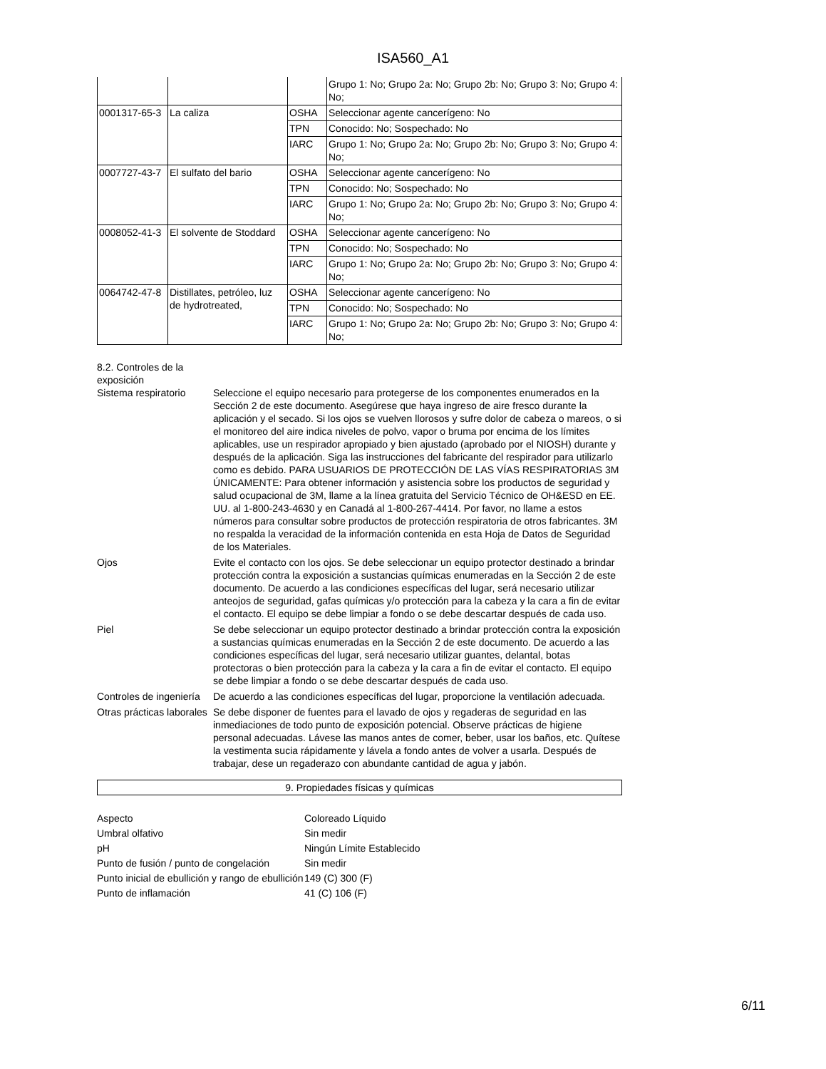ISA560_A1
| | | | Grupo 1: No; Grupo 2a: No; Grupo 2b: No; Grupo 3: No; Grupo 4: No; |
| 0001317-65-3 | La caliza | OSHA | Seleccionar agente cancerígeno: No |
| | | TPN | Conocido: No; Sospechado: No |
| | | IARC | Grupo 1: No; Grupo 2a: No; Grupo 2b: No; Grupo 3: No; Grupo 4: No; |
| 0007727-43-7 | El sulfato del bario | OSHA | Seleccionar agente cancerígeno: No |
| | | TPN | Conocido: No; Sospechado: No |
| | | IARC | Grupo 1: No; Grupo 2a: No; Grupo 2b: No; Grupo 3: No; Grupo 4: No; |
| 0008052-41-3 | El solvente de Stoddard | OSHA | Seleccionar agente cancerígeno: No |
| | | TPN | Conocido: No; Sospechado: No |
| | | IARC | Grupo 1: No; Grupo 2a: No; Grupo 2b: No; Grupo 3: No; Grupo 4: No; |
| 0064742-47-8 | Distillates, petróleo, luz de hydrotreated, | OSHA | Seleccionar agente cancerígeno: No |
| | | TPN | Conocido: No; Sospechado: No |
| | | IARC | Grupo 1: No; Grupo 2a: No; Grupo 2b: No; Grupo 3: No; Grupo 4: No; |
8.2. Controles de la
exposición
| Sistema respiratorio | Seleccione el equipo necesario para protegerse de los componentes enumerados en la Sección 2 de este documento. Asegúrese que haya ingreso de aire fresco durante la aplicación y el secado. Si los ojos se vuelven llorosos y sufre dolor de cabeza o mareos, o si el monitoreo del aire indica niveles de polvo, vapor o bruma por encima de los límites aplicables, use un respirador apropiado y bien ajustado (aprobado por el NIOSH) durante y después de la aplicación. Siga las instrucciones del fabricante del respirador para utilizarlo como es debido. PARA USUARIOS DE PROTECCIÓN DE LAS VÍAS RESPIRATORIAS 3M ÚNICAMENTE: Para obtener información y asistencia sobre los productos de seguridad y salud ocupacional de 3M, llame a la línea gratuita del Servicio Técnico de OH&ESD en EE. UU. al 1-800-243-4630 y en Canadá al 1-800-267-4414. Por favor, no llame a estos números para consultar sobre productos de protección respiratoria de otros fabricantes. 3M no respalda la veracidad de la información contenida en esta Hoja de Datos de Seguridad de los Materiales. |
| Ojos | Evite el contacto con los ojos. Se debe seleccionar un equipo protector destinado a brindar protección contra la exposición a sustancias químicas enumeradas en la Sección 2 de este documento. De acuerdo a las condiciones específicas del lugar, será necesario utilizar anteojos de seguridad, gafas químicas y/o protección para la cabeza y la cara a fin de evitar el contacto. El equipo se debe limpiar a fondo o se debe descartar después de cada uso. |
| Piel | Se debe seleccionar un equipo protector destinado a brindar protección contra la exposición a sustancias químicas enumeradas en la Sección 2 de este documento. De acuerdo a las condiciones específicas del lugar, será necesario utilizar guantes, delantal, botas protectoras o bien protección para la cabeza y la cara a fin de evitar el contacto. El equipo se debe limpiar a fondo o se debe descartar después de cada uso. |
| Controles de ingeniería | De acuerdo a las condiciones específicas del lugar, proporcione la ventilación adecuada. |
| Otras prácticas laborales | Se debe disponer de fuentes para el lavado de ojos y regaderas de seguridad en las inmediaciones de todo punto de exposición potencial. Observe prácticas de higiene personal adecuadas. Lávese las manos antes de comer, beber, usar los baños, etc. Quítese la vestimenta sucia rápidamente y lávela a fondo antes de volver a usarla. Después de trabajar, dese un regaderazo con abundante cantidad de agua y jabón. |
9. Propiedades físicas y químicas
| Aspecto | Coloreado Líquido |
| Umbral olfativo | Sin medir |
| pH | Ningún Límite Establecido |
| Punto de fusión / punto de congelación | Sin medir |
| Punto inicial de ebullición y rango de ebullición | 149 (C) 300 (F) |
| Punto de inflamación | 41 (C) 106 (F) |
6/11